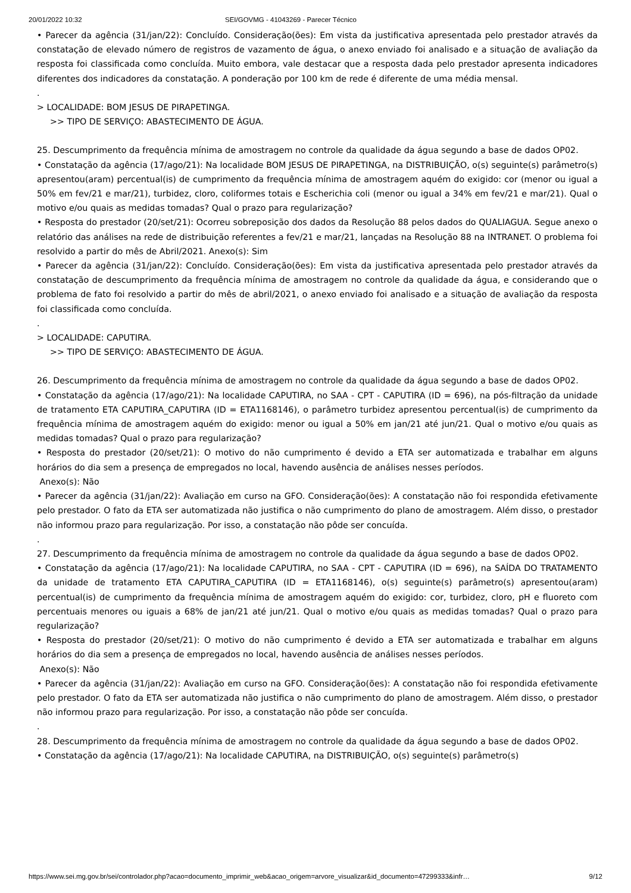20/01/2022 10:32 SEI/GOVMG - 41043269 - Parecer Técnico
• Parecer da agência (31/jan/22): Concluído. Consideração(ões): Em vista da justificativa apresentada pelo prestador através da constatação de elevado número de registros de vazamento de água, o anexo enviado foi analisado e a situação de avaliação da resposta foi classificada como concluída. Muito embora, vale destacar que a resposta dada pelo prestador apresenta indicadores diferentes dos indicadores da constatação. A ponderação por 100 km de rede é diferente de uma média mensal.
.
> LOCALIDADE: BOM JESUS DE PIRAPETINGA.
>> TIPO DE SERVIÇO: ABASTECIMENTO DE ÁGUA.
25. Descumprimento da frequência mínima de amostragem no controle da qualidade da água segundo a base de dados OP02.
• Constatação da agência (17/ago/21): Na localidade BOM JESUS DE PIRAPETINGA, na DISTRIBUIÇÃO, o(s) seguinte(s) parâmetro(s) apresentou(aram) percentual(is) de cumprimento da frequência mínima de amostragem aquém do exigido: cor (menor ou igual a 50% em fev/21 e mar/21), turbidez, cloro, coliformes totais e Escherichia coli (menor ou igual a 34% em fev/21 e mar/21). Qual o motivo e/ou quais as medidas tomadas? Qual o prazo para regularização?
• Resposta do prestador (20/set/21): Ocorreu sobreposição dos dados da Resolução 88 pelos dados do QUALIAGUA. Segue anexo o relatório das análises na rede de distribuição referentes a fev/21 e mar/21, lançadas na Resolução 88 na INTRANET. O problema foi resolvido a partir do mês de Abril/2021. Anexo(s): Sim
• Parecer da agência (31/jan/22): Concluído. Consideração(ões): Em vista da justificativa apresentada pelo prestador através da constatação de descumprimento da frequência mínima de amostragem no controle da qualidade da água, e considerando que o problema de fato foi resolvido a partir do mês de abril/2021, o anexo enviado foi analisado e a situação de avaliação da resposta foi classificada como concluída.
.
> LOCALIDADE: CAPUTIRA.
>> TIPO DE SERVIÇO: ABASTECIMENTO DE ÁGUA.
26. Descumprimento da frequência mínima de amostragem no controle da qualidade da água segundo a base de dados OP02.
• Constatação da agência (17/ago/21): Na localidade CAPUTIRA, no SAA - CPT - CAPUTIRA (ID = 696), na pós-filtração da unidade de tratamento ETA CAPUTIRA_CAPUTIRA (ID = ETA1168146), o parâmetro turbidez apresentou percentual(is) de cumprimento da frequência mínima de amostragem aquém do exigido: menor ou igual a 50% em jan/21 até jun/21. Qual o motivo e/ou quais as medidas tomadas? Qual o prazo para regularização?
• Resposta do prestador (20/set/21): O motivo do não cumprimento é devido a ETA ser automatizada e trabalhar em alguns horários do dia sem a presença de empregados no local, havendo ausência de análises nesses períodos.
Anexo(s): Não
• Parecer da agência (31/jan/22): Avaliação em curso na GFO. Consideração(ões): A constatação não foi respondida efetivamente pelo prestador. O fato da ETA ser automatizada não justifica o não cumprimento do plano de amostragem. Além disso, o prestador não informou prazo para regularização. Por isso, a constatação não pôde ser concuída.
.
27. Descumprimento da frequência mínima de amostragem no controle da qualidade da água segundo a base de dados OP02.
• Constatação da agência (17/ago/21): Na localidade CAPUTIRA, no SAA - CPT - CAPUTIRA (ID = 696), na SAÍDA DO TRATAMENTO da unidade de tratamento ETA CAPUTIRA_CAPUTIRA (ID = ETA1168146), o(s) seguinte(s) parâmetro(s) apresentou(aram) percentual(is) de cumprimento da frequência mínima de amostragem aquém do exigido: cor, turbidez, cloro, pH e fluoreto com percentuais menores ou iguais a 68% de jan/21 até jun/21. Qual o motivo e/ou quais as medidas tomadas? Qual o prazo para regularização?
• Resposta do prestador (20/set/21): O motivo do não cumprimento é devido a ETA ser automatizada e trabalhar em alguns horários do dia sem a presença de empregados no local, havendo ausência de análises nesses períodos.
Anexo(s): Não
• Parecer da agência (31/jan/22): Avaliação em curso na GFO. Consideração(ões): A constatação não foi respondida efetivamente pelo prestador. O fato da ETA ser automatizada não justifica o não cumprimento do plano de amostragem. Além disso, o prestador não informou prazo para regularização. Por isso, a constatação não pôde ser concuída.
.
28. Descumprimento da frequência mínima de amostragem no controle da qualidade da água segundo a base de dados OP02.
• Constatação da agência (17/ago/21): Na localidade CAPUTIRA, na DISTRIBUIÇÃO, o(s) seguinte(s) parâmetro(s)
https://www.sei.mg.gov.br/sei/controlador.php?acao=documento_imprimir_web&acao_origem=arvore_visualizar&id_documento=47299333&infr… 9/12